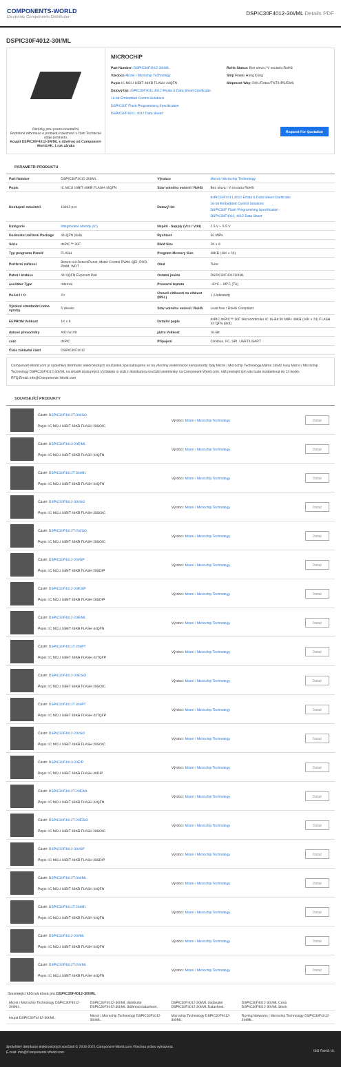COMPONENTS-WORLD
Electronic Components Distributor
DSPIC30F4012-30I/ML Details PDF
DSPIC30F4012-30I/ML
Obrázky jsou pouze orientační.
Podrobné informace o produktu naleznete v části Technické údaje produktu.
Koupit DSPIC30F4012-30I/ML s důvěrou od Component-World.HK, 1 rok záruka
MICROCHIP
Part Number: DSPIC30F4012-30I/ML
Výrobce Micrel / Microchip Technology
Popis IC MCU 16BIT 48KB FLASH 44QFN
Datový list: dsPIC30F4011,4012 Errata & Data Sheet Clarificatio
16-bit Embedded Control Solutions
DSPIC30F Flash Programming Specification
DSPIC30F4011, 4012 Data Sheet
RoHs Status: Bez olova / V souladu RoHS
Ship From: Hong Kong
Shipment Way: DHL/Fedex/TNT/UPS/EMS
Request For Quotation
PARAMETR PRODUKTU
| Part Number | DSPIC30F4012-30I/ML | Výrobce | Micrel / Microchip Technology |
| Popis | IC MCU 16BIT 48KB FLASH 44QFN | Stav volného vedení / RoHS | Bez olova / V souladu RoHS |
| Dostupné množství | 16942 pcs | Datový list | dsPIC30F4011,4012 Errata & Data Sheet Clarificatio 16-bit Embedded Control Solutions DSPIC30F Flash Programming Specification DSPIC30F4011, 4012 Data Sheet |
| Kategorie | Integrované obvody (IC) | Napětí - Supply (Vcc / Vdd) | 2.5 V ~ 5.5 V |
| Dodavatel zařízení Package | 44-QFN (8x8) | Rychlost | 30 MIPs |
| Série | dsPIC™ 30F | RAM Size | 2K x 8 |
| Typ programu Paměť | FLASH | Program Memory Size | 48KB (16K x 24) |
| Periferní zařízení | Brown-out Detect/Reset, Motor Control PWM, QEI, POR, PWM, WDT | Obal | Tube |
| Paket / krabice | 44-VQFN Exposed Pad | Ostatní jména | DSPIC30F401230IML |
| oscilátor Type | Internal | Provozní teplota | -40°C ~ 85°C (TA) |
| Počet I / O | 20 | Úroveň citlivosti na vlhkost (MSL) | 1 (Unlimited) |
| Výrobní standardní doba výroby | 5 Weeks | Stav volného vedení / RoHS | Lead free / RoHS Compliant |
| EEPROM Velikost | 1K x 8 | Detailní popis | dsPIC dsPIC™ 30F Microcontroller IC 16-Bit 30 MIPs 48KB (16K x 24) FLASH 44-QFN (8x8) |
| datové převodníky | A/D 6x10b | jádro Velikost | 16-Bit |
| core | dsPIC | Připojení | CANbus, I²C, SPI, UART/USART |
| Číslo základní části | DSPIC30F4012 | | |
Component-World.com je spolehlivý distributor elektronických součástek.Specializujeme se na všechny elektronické komponenty řady Micrel / Microchip Technology.Máme 16942 kusy Micrel / Microchip Technology DSPIC30F4012-30I/ML na skladě dostupných.Vyžádejte si citát z distributora součástí elektroniky na Component-World.com, náš prodejní tým vás bude kontaktovat do 24 hodin.
RFQ Email: info@Components-World.com
SOUVISEJÍCÍ PRODUKTY
Část#: DSPIC30F4012T-30I/SO
Popis: IC MCU 16BIT 48KB FLASH 28SOIC
Výrobci: Micrel / Microchip Technology
Dotaz
Část#: DSPIC30F4013-20E/ML
Popis: IC MCU 16BIT 48KB FLASH 44QFN
Výrobci: Micrel / Microchip Technology
Dotaz
Část#: DSPIC30F4011T-30I/ML
Popis: IC MCU 16BIT 48KB FLASH 44QFN
Výrobci: Micrel / Microchip Technology
Dotaz
Část#: DSPIC30F4012-30I/SO
Popis: IC MCU 16BIT 48KB FLASH 28SOIC
Výrobci: Micrel / Microchip Technology
Dotaz
Část#: DSPIC30F4012T-20I/SO
Popis: IC MCU 16BIT 48KB FLASH 28SOIC
Výrobci: Micrel / Microchip Technology
Dotaz
Část#: DSPIC30F4012-20I/SP
Popis: IC MCU 16BIT 48KB FLASH 28SDIP
Výrobci: Micrel / Microchip Technology
Dotaz
Část#: DSPIC30F4012-20E/SP
Popis: IC MCU 16BIT 48KB FLASH 28SDIP
Výrobci: Micrel / Microchip Technology
Dotaz
Část#: DSPIC30F4012-20E/ML
Popis: IC MCU 16BIT 48KB FLASH 44QFN
Výrobci: Micrel / Microchip Technology
Dotaz
Část#: DSPIC30F4011T-20I/PT
Popis: IC MCU 16BIT 48KB FLASH 44TQFP
Výrobci: Micrel / Microchip Technology
Dotaz
Část#: DSPIC30F4012-20E/SO
Popis: IC MCU 16BIT 48KB FLASH 28SOIC
Výrobci: Micrel / Microchip Technology
Dotaz
Část#: DSPIC30F4011T-30I/PT
Popis: IC MCU 16BIT 48KB FLASH 44TQFP
Výrobci: Micrel / Microchip Technology
Dotaz
Část#: DSPIC30F4012-20I/SO
Popis: IC MCU 16BIT 48KB FLASH 28SOIC
Výrobci: Micrel / Microchip Technology
Dotaz
Část#: DSPIC30F4013-20E/P
Popis: IC MCU 16BIT 48KB FLASH 40DIP
Výrobci: Micrel / Microchip Technology
Dotaz
Část#: DSPIC30F4012T-20E/ML
Popis: IC MCU 16BIT 48KB FLASH 44QFN
Výrobci: Micrel / Microchip Technology
Dotaz
Část#: DSPIC30F4012T-20E/SO
Popis: IC MCU 16BIT 48KB FLASH 28SOIC
Výrobci: Micrel / Microchip Technology
Dotaz
Část#: DSPIC30F4012-30I/SP
Popis: IC MCU 16BIT 48KB FLASH 28SDIP
Výrobci: Micrel / Microchip Technology
Dotaz
Část#: DSPIC30F4012T-30I/ML
Popis: IC MCU 16BIT 48KB FLASH 44QFN
Výrobci: Micrel / Microchip Technology
Dotaz
Část#: DSPIC30F4011T-20I/ML
Popis: IC MCU 16BIT 48KB FLASH 44QFN
Výrobci: Micrel / Microchip Technology
Dotaz
Část#: DSPIC30F4012-20I/ML
Popis: IC MCU 16BIT 48KB FLASH 44QFN
Výrobci: Micrel / Microchip Technology
Dotaz
Část#: DSPIC30F4012T-20I/ML
Popis: IC MCU 16BIT 48KB FLASH 44QFN
Výrobci: Micrel / Microchip Technology
Dotaz
Související klíčová slova pro DSPIC30F4012-30I/ML
| Micrel / Microchip Technology DSPIC30F4012-30I/ML. | DSPIC30F4012-30I/ML distributor DSPIC30F4012-30I/ML Stáhnout datasheet. | DSPIC30F4012-30I/ML dodavatel DSPIC30F4012-30I/ML Datasheet. | DSPIC30F4012-30I/ML Cena DSPIC30F4012-30I/ML Stock. |
| koupit DSPIC30F4012-30I/ML. | Micrel / Microchip Technology DSPIC30F4012-30I/ML. | Microchip Technology DSPIC30F4012-30I/ML. | Roving Networks / Microchip Technology DSPIC30F4012-30I/ML. |
Spolehlivý distributor elektronických součástí © 2003-2021 Component-World.com Všechna práva vyhrazena.
E-mail: info@Components-World.com
ISO RoHS UL